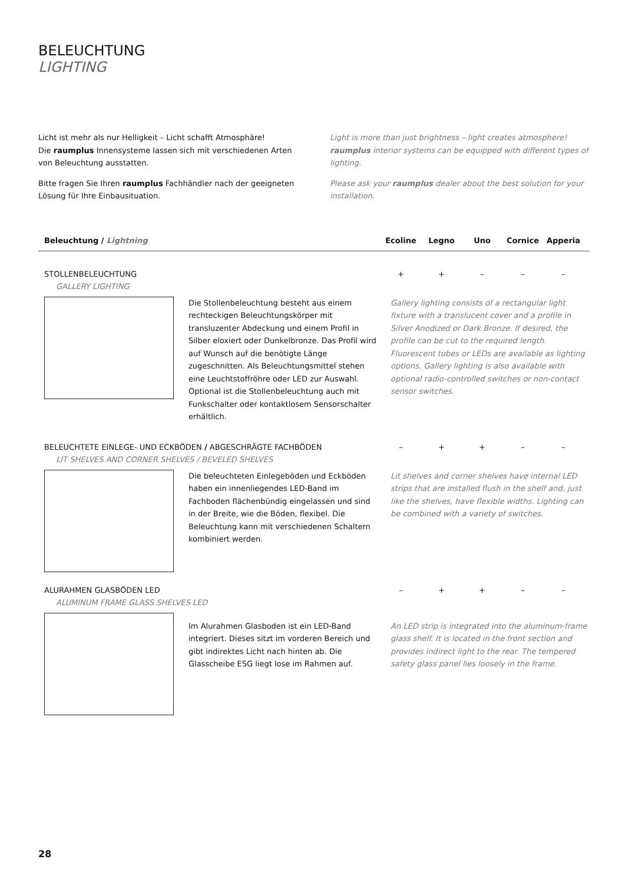BELEUCHTUNG
LIGHTING
Licht ist mehr als nur Helligkeit – Licht schafft Atmosphäre!
Die raumplus Innensysteme lassen sich mit verschiedenen Arten von Beleuchtung ausstatten.
Bitte fragen Sie Ihren raumplus Fachhändler nach der geeigneten Lösung für Ihre Einbausituation.
Light is more than just brightness – light creates atmosphere!
raumplus interior systems can be equipped with different types of lighting.
Please ask your raumplus dealer about the best solution for your installation.
Beleuchtung / Lightning Ecoline Legno Uno Cornice Apperia
STOLLENBELEUCHTUNG
GALLERY LIGHTING
+ + – – –
Die Stollenbeleuchtung besteht aus einem rechteckigen Beleuchtungskörper mit transluzenter Abdeckung und einem Profil in Silber eloxiert oder Dunkelbronze. Das Profil wird auf Wunsch auf die benötigte Länge zugeschnitten. Als Beleuchtungsmittel stehen eine Leuchtstoffröhre oder LED zur Auswahl. Optional ist die Stollenbeleuchtung auch mit Funkschalter oder kontaktlosem Sensorschalter erhältlich.
Gallery lighting consists of a rectangular light fixture with a translucent cover and a profile in Silver Anodized or Dark Bronze. If desired, the profile can be cut to the required length. Fluorescent tubes or LEDs are available as lighting options. Gallery lighting is also available with optional radio-controlled switches or non-contact sensor switches.
BELEUCHTETE EINLEGE- UND ECKBÖDEN / ABGESCHRÄGTE FACHBÖDEN
LIT SHELVES AND CORNER SHELVES / BEVELED SHELVES
– + + – –
Die beleuchteten Einlegeböden und Eckböden haben ein innenliegendes LED-Band im Fachboden flächenbündig eingelassen und sind in der Breite, wie die Böden, flexibel. Die Beleuchtung kann mit verschiedenen Schaltern kombiniert werden.
Lit shelves and corner shelves have internal LED strips that are installed flush in the shelf and, just like the shelves, have flexible widths. Lighting can be combined with a variety of switches.
ALURAHMEN GLASBÖDEN LED
ALUMINUM FRAME GLASS SHELVES LED
– + + – –
Im Alurahmen Glasboden ist ein LED-Band integriert. Dieses sitzt im vorderen Bereich und gibt indirektes Licht nach hinten ab. Die Glasscheibe ESG liegt lose im Rahmen auf.
An LED strip is integrated into the aluminum-frame glass shelf. It is located in the front section and provides indirect light to the rear. The tempered safety glass panel lies loosely in the frame.
28